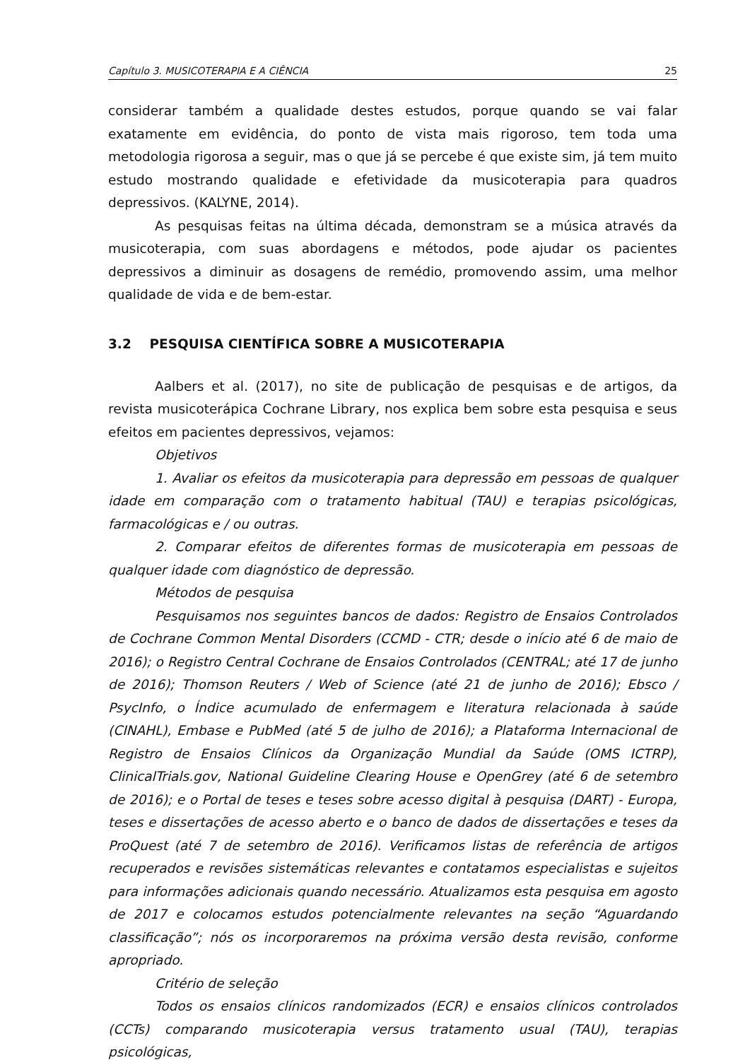Capítulo 3. MUSICOTERAPIA E A CIÊNCIA 25
considerar também a qualidade destes estudos, porque quando se vai falar exatamente em evidência, do ponto de vista mais rigoroso, tem toda uma metodologia rigorosa a seguir, mas o que já se percebe é que existe sim, já tem muito estudo mostrando qualidade e efetividade da musicoterapia para quadros depressivos. (KALYNE, 2014).
As pesquisas feitas na última década, demonstram se a música através da musicoterapia, com suas abordagens e métodos, pode ajudar os pacientes depressivos a diminuir as dosagens de remédio, promovendo assim, uma melhor qualidade de vida e de bem-estar.
3.2 PESQUISA CIENTÍFICA SOBRE A MUSICOTERAPIA
Aalbers et al. (2017), no site de publicação de pesquisas e de artigos, da revista musicoterápica Cochrane Library, nos explica bem sobre esta pesquisa e seus efeitos em pacientes depressivos, vejamos:
Objetivos
1. Avaliar os efeitos da musicoterapia para depressão em pessoas de qualquer idade em comparação com o tratamento habitual (TAU) e terapias psicológicas, farmacológicas e / ou outras.
2. Comparar efeitos de diferentes formas de musicoterapia em pessoas de qualquer idade com diagnóstico de depressão.
Métodos de pesquisa
Pesquisamos nos seguintes bancos de dados: Registro de Ensaios Controlados de Cochrane Common Mental Disorders (CCMD - CTR; desde o início até 6 de maio de 2016); o Registro Central Cochrane de Ensaios Controlados (CENTRAL; até 17 de junho de 2016); Thomson Reuters / Web of Science (até 21 de junho de 2016); Ebsco / PsycInfo, o Índice acumulado de enfermagem e literatura relacionada à saúde (CINAHL), Embase e PubMed (até 5 de julho de 2016); a Plataforma Internacional de Registro de Ensaios Clínicos da Organização Mundial da Saúde (OMS ICTRP), ClinicalTrials.gov, National Guideline Clearing House e OpenGrey (até 6 de setembro de 2016); e o Portal de teses e teses sobre acesso digital à pesquisa (DART) - Europa, teses e dissertações de acesso aberto e o banco de dados de dissertações e teses da ProQuest (até 7 de setembro de 2016). Verificamos listas de referência de artigos recuperados e revisões sistemáticas relevantes e contatamos especialistas e sujeitos para informações adicionais quando necessário. Atualizamos esta pesquisa em agosto de 2017 e colocamos estudos potencialmente relevantes na seção “Aguardando classificação”; nós os incorporaremos na próxima versão desta revisão, conforme apropriado.
Critério de seleção
Todos os ensaios clínicos randomizados (ECR) e ensaios clínicos controlados (CCTs) comparando musicoterapia versus tratamento usual (TAU), terapias psicológicas,